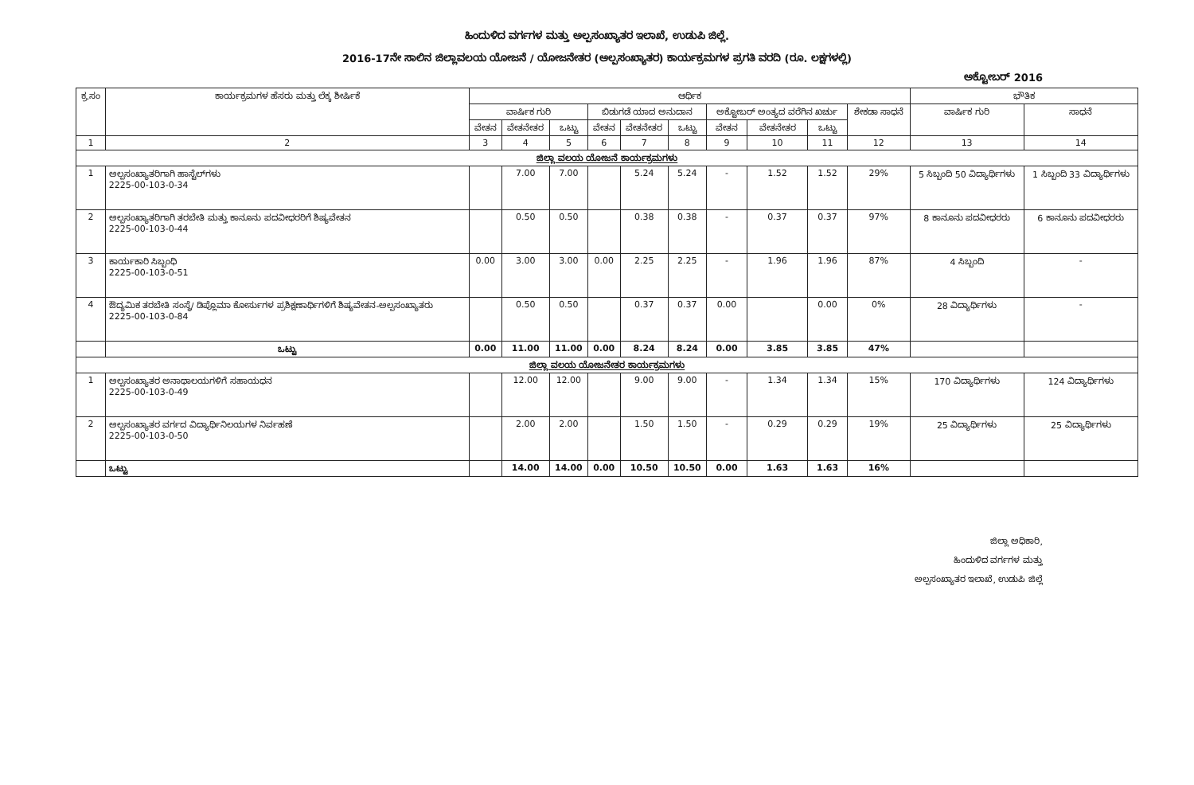ಹಿಂದುಳಿದ ವರ್ಗಗಳ ಮತ್ತು ಅಲ್ಪಸಂಖ್ಯಾತರ ಇಲಾಖೆ, ಉಡುಪಿ ಜಿಲ್ಲೆ.
2016-17ನೇ ಸಾಲಿನ ಜಿಲ್ಲಾವಲಯ ಯೋಜನೆ / ಯೋಜನೇತರ (ಅಲ್ಪಸಂಖ್ಯಾತರ) ಕಾರ್ಯಕ್ರಮಗಳ ಪ್ರಗತಿ ವರದಿ (ರೂ. ಲಕ್ಷಗಳಲ್ಲಿ)
ಅಕ್ಟೋಬರ್ 2016
| ಕ್ರ.ಸಂ | ಕಾರ್ಯಕ್ರಮಗಳ ಹೆಸರು ಮತ್ತು ಲೆಕ್ಕ ಶೀರ್ಷಿಕೆ | ಆರ್ಥಿಕ | | | | | | | | | | ಭೌತಿಕ | |
| --- | --- | --- | --- | --- | --- | --- | --- | --- | --- | --- | --- | --- | --- |
| | | ವಾರ್ಷಿಕ ಗುರಿ | | | ಬಿಡುಗಡೆ ಯಾದ ಅನುದಾನ | | | ಅಕ್ಟೋಬರ್ ಅಂತ್ಯದ ವರೆಗಿನ ಖರ್ಚು | | | ಶೇಕಡಾ ಸಾಧನೆ | ವಾರ್ಷಿಕ ಗುರಿ | ಸಾಧನೆ |
| | | ವೇತನ | ವೇತನೇತರ | ಒಟ್ಟು | ವೇತನ | ವೇತನೇತರ | ಒಟ್ಟು | ವೇತನ | ವೇತನೇತರ | ಒಟ್ಟು | | | |
| 1 | 2 | 3 | 4 | 5 | 6 | 7 | 8 | 9 | 10 | 11 | 12 | 13 | 14 |
| ಜಿಲ್ಲಾ ವಲಯ ಯೋಜನೆ ಕಾರ್ಯಕ್ರಮಗಳು | | | | | | | | | | | | | |
| 1 | ಅಲ್ಪಸಂಖ್ಯಾತರಿಗಾಗಿ ಹಾಸ್ಟೆಲ್‌ಗಳು 2225-00-103-0-34 | | 7.00 | 7.00 | | 5.24 | 5.24 | - | 1.52 | 1.52 | 29% | 5 ಸಿಬ್ಬಂದಿ 50 ವಿದ್ಯಾರ್ಥಿಗಳು | 1 ಸಿಬ್ಬಂದಿ 33 ವಿದ್ಯಾರ್ಥಿಗಳು |
| 2 | ಅಲ್ಪಸಂಖ್ಯಾತರಿಗಾಗಿ ತರಬೇತಿ ಮತ್ತು ಕಾನೂನು ಪದವೀಧರರಿಗೆ ಶಿಷ್ಯವೇತನ 2225-00-103-0-44 | | 0.50 | 0.50 | | 0.38 | 0.38 | - | 0.37 | 0.37 | 97% | 8 ಕಾನೂನು ಪದವೀಧರರು | 6 ಕಾನೂನು ಪದವೀಧರರು |
| 3 | ಕಾರ್ಯಕಾರಿ ಸಿಬ್ಬಂಧಿ 2225-00-103-0-51 | 0.00 | 3.00 | 3.00 | 0.00 | 2.25 | 2.25 | - | 1.96 | 1.96 | 87% | 4 ಸಿಬ್ಬಂದಿ | - |
| 4 | ಔದ್ಯಮಿಕ ತರಬೇತಿ ಸಂಸ್ಥೆ/ ಡಿಪ್ಲೊಮಾ ಕೋರ್ಸುಗಳ ಪ್ರಶಿಕ್ಷಣಾರ್ಥಿಗಳಿಗೆ ಶಿಷ್ಯವೇತನ-ಅಲ್ಪಸಂಖ್ಯಾತರು 2225-00-103-0-84 | | 0.50 | 0.50 | | 0.37 | 0.37 | 0.00 | | 0.00 | 0% | 28 ವಿದ್ಯಾರ್ಥಿಗಳು | - |
| | ಒಟ್ಟು | 0.00 | 11.00 | 11.00 | 0.00 | 8.24 | 8.24 | 0.00 | 3.85 | 3.85 | 47% | | |
| ಜಿಲ್ಲಾ ವಲಯ ಯೋಜನೇತರ ಕಾರ್ಯಕ್ರಮಗಳು | | | | | | | | | | | | | |
| 1 | ಅಲ್ಪಸಂಖ್ಯಾತರ ಅನಾಥಾಲಯಗಳಿಗೆ ಸಹಾಯಧನ 2225-00-103-0-49 | | 12.00 | 12.00 | | 9.00 | 9.00 | - | 1.34 | 1.34 | 15% | 170 ವಿದ್ಯಾರ್ಥಿಗಳು | 124 ವಿದ್ಯಾರ್ಥಿಗಳು |
| 2 | ಅಲ್ಪಸಂಖ್ಯಾತರ ವರ್ಗದ ವಿದ್ಯಾರ್ಥಿನಿಲಯಗಳ ನಿರ್ವಹಣೆ 2225-00-103-0-50 | | 2.00 | 2.00 | | 1.50 | 1.50 | - | 0.29 | 0.29 | 19% | 25 ವಿದ್ಯಾರ್ಥಿಗಳು | 25 ವಿದ್ಯಾರ್ಥಿಗಳು |
| | ಒಟ್ಟು | | 14.00 | 14.00 | 0.00 | 10.50 | 10.50 | 0.00 | 1.63 | 1.63 | 16% | | |
ಜಿಲ್ಲಾ ಅಧಿಕಾರಿ,
ಹಿಂದುಳಿದ ವರ್ಗಗಳ ಮತ್ತು
ಅಲ್ಪಸಂಖ್ಯಾತರ ಇಲಾಖೆ, ಉಡುಪಿ ಜಿಲ್ಲೆ